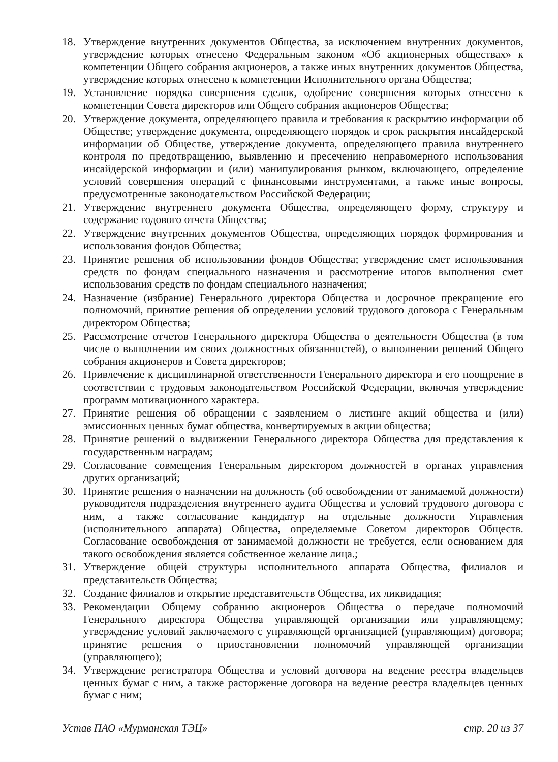18. Утверждение внутренних документов Общества, за исключением внутренних документов, утверждение которых отнесено Федеральным законом «Об акционерных обществах» к компетенции Общего собрания акционеров, а также иных внутренних документов Общества, утверждение которых отнесено к компетенции Исполнительного органа Общества;
19. Установление порядка совершения сделок, одобрение совершения которых отнесено к компетенции Совета директоров или Общего собрания акционеров Общества;
20. Утверждение документа, определяющего правила и требования к раскрытию информации об Обществе; утверждение документа, определяющего порядок и срок раскрытия инсайдерской информации об Обществе, утверждение документа, определяющего правила внутреннего контроля по предотвращению, выявлению и пресечению неправомерного использования инсайдерской информации и (или) манипулирования рынком, включающего, определение условий совершения операций с финансовыми инструментами, а также иные вопросы, предусмотренные законодательством Российской Федерации;
21. Утверждение внутреннего документа Общества, определяющего форму, структуру и содержание годового отчета Общества;
22. Утверждение внутренних документов Общества, определяющих порядок формирования и использования фондов Общества;
23. Принятие решения об использовании фондов Общества; утверждение смет использования средств по фондам специального назначения и рассмотрение итогов выполнения смет использования средств по фондам специального назначения;
24. Назначение (избрание) Генерального директора Общества и досрочное прекращение его полномочий, принятие решения об определении условий трудового договора с Генеральным директором Общества;
25. Рассмотрение отчетов Генерального директора Общества о деятельности Общества (в том числе о выполнении им своих должностных обязанностей), о выполнении решений Общего собрания акционеров и Совета директоров;
26. Привлечение к дисциплинарной ответственности Генерального директора и его поощрение в соответствии с трудовым законодательством Российской Федерации, включая утверждение программ мотивационного характера.
27. Принятие решения об обращении с заявлением о листинге акций общества и (или) эмиссионных ценных бумаг общества, конвертируемых в акции общества;
28. Принятие решений о выдвижении Генерального директора Общества для представления к государственным наградам;
29. Согласование совмещения Генеральным директором должностей в органах управления других организаций;
30. Принятие решения о назначении на должность (об освобождении от занимаемой должности) руководителя подразделения внутреннего аудита Общества и условий трудового договора с ним, а также согласование кандидатур на отдельные должности Управления (исполнительного аппарата) Общества, определяемые Советом директоров Обществ. Согласование освобождения от занимаемой должности не требуется, если основанием для такого освобождения является собственное желание лица.;
31. Утверждение общей структуры исполнительного аппарата Общества, филиалов и представительств Общества;
32. Создание филиалов и открытие представительств Общества, их ликвидация;
33. Рекомендации Общему собранию акционеров Общества о передаче полномочий Генерального директора Общества управляющей организации или управляющему; утверждение условий заключаемого с управляющей организацией (управляющим) договора; принятие решения о приостановлении полномочий управляющей организации (управляющего);
34. Утверждение регистратора Общества и условий договора на ведение реестра владельцев ценных бумаг с ним, а также расторжение договора на ведение реестра владельцев ценных бумаг с ним;
Устав ПАО «Мурманская ТЭЦ» стр. 20 из 37